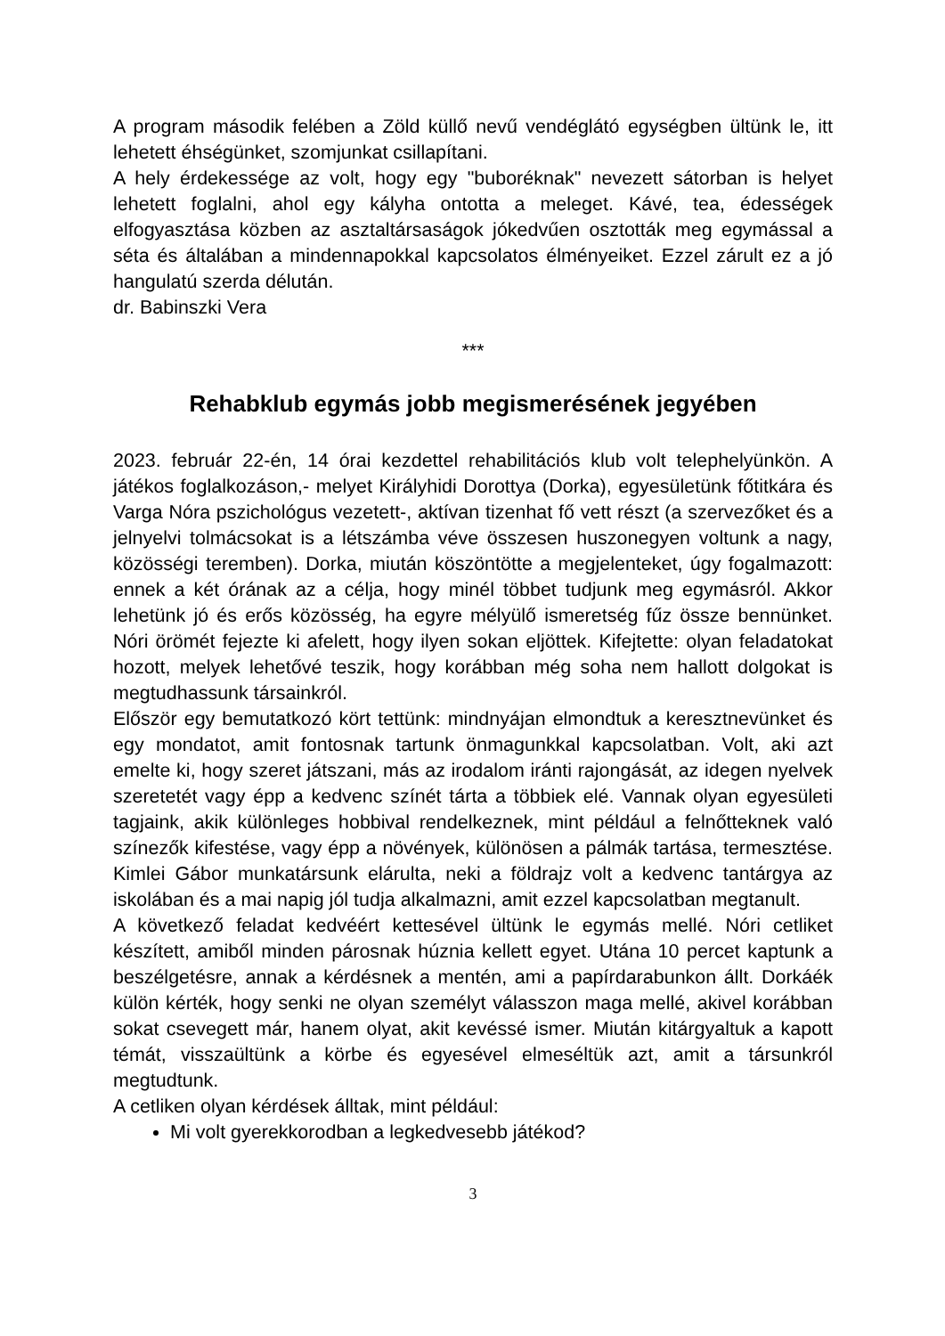A program második felében a Zöld küllő nevű vendéglátó egységben ültünk le, itt lehetett éhségünket, szomjunkat csillapítani.
A hely érdekessége az volt, hogy egy "buboréknak" nevezett sátorban is helyet lehetett foglalni, ahol egy kályha ontotta a meleget. Kávé, tea, édességek elfogyasztása közben az asztaltársaságok jókedvűen osztották meg egymással a séta és általában a mindennapokkal kapcsolatos élményeiket. Ezzel zárult ez a jó hangulatú szerda délután.
dr. Babinszki Vera
***
Rehabklub egymás jobb megismerésének jegyében
2023. február 22-én, 14 órai kezdettel rehabilitációs klub volt telephelyünkön. A játékos foglalkozáson,- melyet Királyhidi Dorottya (Dorka), egyesületünk főtitkára és Varga Nóra pszichológus vezetett-, aktívan tizenhat fő vett részt (a szervezőket és a jelnyelvi tolmácsokat is a létszámba véve összesen huszonegyen voltunk a nagy, közösségi teremben). Dorka, miután köszöntötte a megjelenteket, úgy fogalmazott: ennek a két órának az a célja, hogy minél többet tudjunk meg egymásról. Akkor lehetünk jó és erős közösség, ha egyre mélyülő ismeretség fűz össze bennünket. Nóri örömét fejezte ki afelett, hogy ilyen sokan eljöttek. Kifejtette: olyan feladatokat hozott, melyek lehetővé teszik, hogy korábban még soha nem hallott dolgokat is megtudhassunk társainkról.
Először egy bemutatkozó kört tettünk: mindnyájan elmondtuk a keresztnevünket és egy mondatot, amit fontosnak tartunk önmagunkkal kapcsolatban. Volt, aki azt emelte ki, hogy szeret játszani, más az irodalom iránti rajongását, az idegen nyelvek szeretetét vagy épp a kedvenc színét tárta a többiek elé. Vannak olyan egyesületi tagjaink, akik különleges hobbival rendelkeznek, mint például a felnőtteknek való színezők kifestése, vagy épp a növények, különösen a pálmák tartása, termesztése. Kimlei Gábor munkatársunk elárulta, neki a földrajz volt a kedvenc tantárgya az iskolában és a mai napig jól tudja alkalmazni, amit ezzel kapcsolatban megtanult.
A következő feladat kedvéért kettesével ültünk le egymás mellé. Nóri cetliket készített, amiből minden párosnak húznia kellett egyet. Utána 10 percet kaptunk a beszélgetésre, annak a kérdésnek a mentén, ami a papírdarabunkon állt. Dorkáék külön kérték, hogy senki ne olyan személyt válasszon maga mellé, akivel korábban sokat csevegett már, hanem olyat, akit kevéssé ismer. Miután kitárgyaltuk a kapott témát, visszaültünk a körbe és egyesével elmeséltük azt, amit a társunkról megtudtunk.
A cetliken olyan kérdések álltak, mint például:
Mi volt gyerekkorodban a legkedvesebb játékod?
3